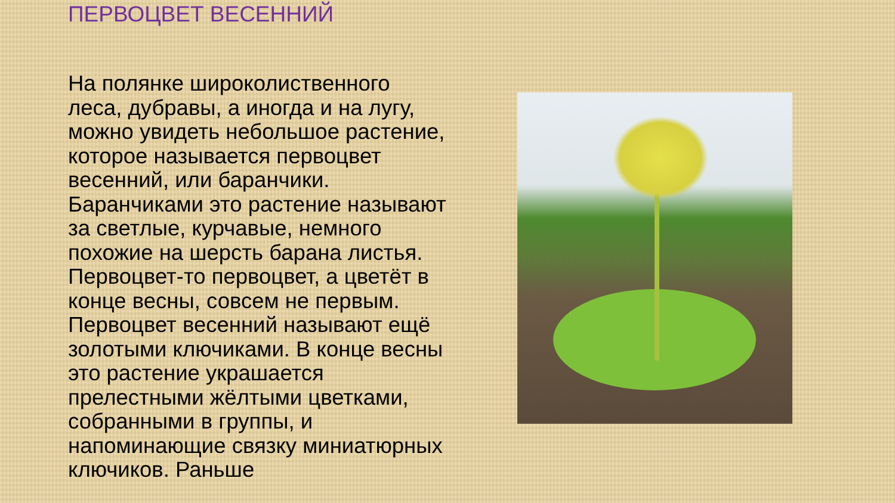ПЕРВОЦВЕТ ВЕСЕННИЙ
На полянке широколиственного леса, дубравы, а иногда и на лугу, можно увидеть небольшое растение, которое называется первоцвет весенний, или баранчики. Баранчиками это растение называют за светлые, курчавые, немного похожие на шерсть барана листья. Первоцвет-то первоцвет, а цветёт в конце весны, совсем не первым. Первоцвет весенний называют ещё золотыми ключиками. В конце весны это растение украшается прелестными жёлтыми цветками, собранными в группы, и напоминающие связку миниатюрных ключиков. Раньше